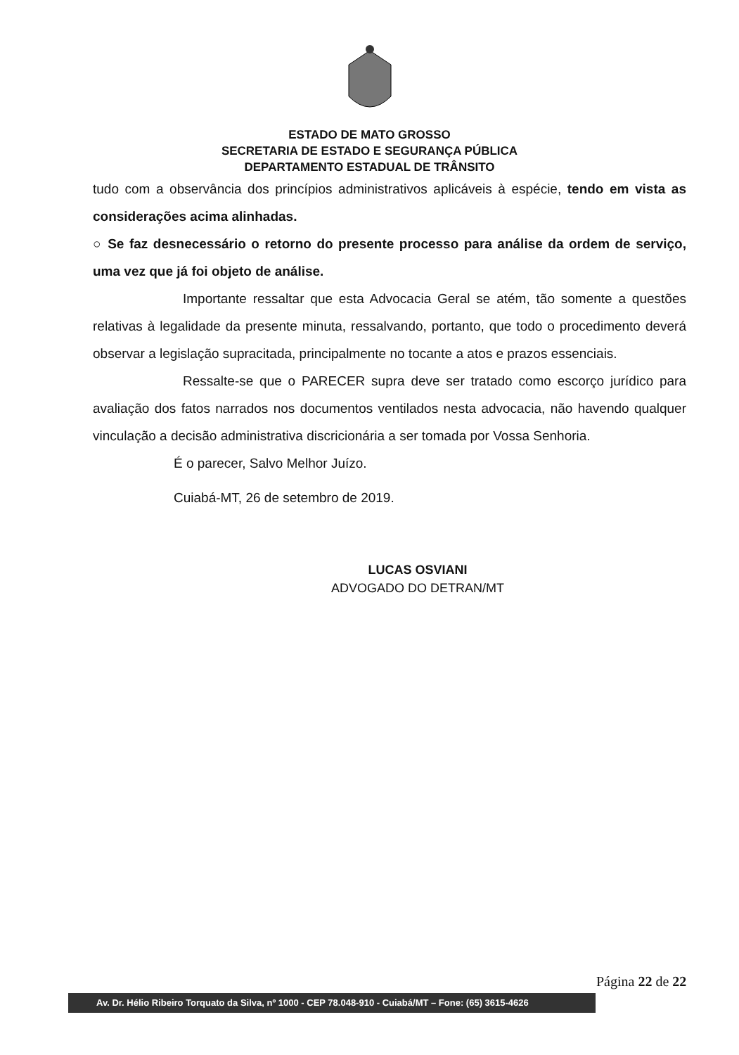ESTADO DE MATO GROSSO
SECRETARIA DE ESTADO E SEGURANÇA PÚBLICA
DEPARTAMENTO ESTADUAL DE TRÂNSITO
tudo com a observância dos princípios administrativos aplicáveis à espécie, tendo em vista as considerações acima alinhadas.
○ Se faz desnecessário o retorno do presente processo para análise da ordem de serviço, uma vez que já foi objeto de análise.
Importante ressaltar que esta Advocacia Geral se atém, tão somente a questões relativas à legalidade da presente minuta, ressalvando, portanto, que todo o procedimento deverá observar a legislação supracitada, principalmente no tocante a atos e prazos essenciais.
Ressalte-se que o PARECER supra deve ser tratado como escorço jurídico para avaliação dos fatos narrados nos documentos ventilados nesta advocacia, não havendo qualquer vinculação a decisão administrativa discricionária a ser tomada por Vossa Senhoria.
É o parecer, Salvo Melhor Juízo.
Cuiabá-MT, 26 de setembro de 2019.
LUCAS OSVIANI
ADVOGADO DO DETRAN/MT
Página 22 de 22
Av. Dr. Hélio Ribeiro Torquato da Silva, nº 1000 - CEP 78.048-910 - Cuiabá/MT – Fone: (65) 3615-4626